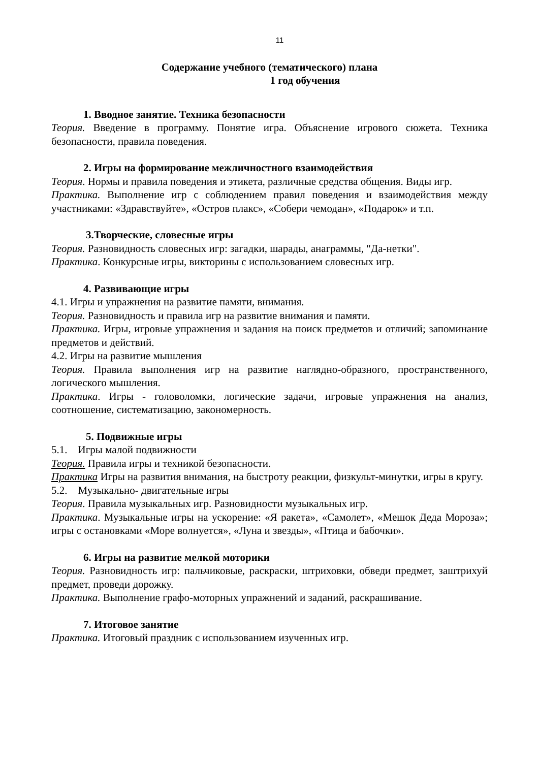11
Содержание учебного (тематического) плана
1 год обучения
1. Вводное занятие. Техника безопасности
Теория. Введение в программу. Понятие игра. Объяснение игрового сюжета. Техника безопасности, правила поведения.
2. Игры на формирование межличностного взаимодействия
Теория. Нормы и правила поведения и этикета, различные средства общения. Виды игр.
Практика. Выполнение игр с соблюдением правил поведения и взаимодействия между участниками: «Здравствуйте», «Остров плакс», «Собери чемодан», «Подарок» и т.п.
3.Творческие, словесные игры
Теория. Разновидность словесных игр: загадки, шарады, анаграммы, "Да-нетки".
Практика. Конкурсные игры, викторины с использованием словесных игр.
4. Развивающие игры
4.1. Игры и упражнения на развитие памяти, внимания.
Теория. Разновидность и правила игр на развитие внимания и памяти.
Практика. Игры, игровые упражнения и задания на поиск предметов и отличий; запоминание предметов и действий.
4.2. Игры на развитие мышления
Теория. Правила выполнения игр на развитие наглядно-образного, пространственного, логического мышления.
Практика. Игры - головоломки, логические задачи, игровые упражнения на анализ, соотношение, систематизацию, закономерность.
5. Подвижные игры
5.1. Игры малой подвижности
Теория. Правила игры и техникой безопасности.
Практика Игры на развития внимания, на быстроту реакции, физкульт-минутки, игры в кругу.
5.2. Музыкально- двигательные игры
Теория. Правила музыкальных игр. Разновидности музыкальных игр.
Практика. Музыкальные игры на ускорение: «Я ракета», «Самолет», «Мешок Деда Мороза»; игры с остановками «Море волнуется», «Луна и звезды», «Птица и бабочки».
6. Игры на развитие мелкой моторики
Теория. Разновидность игр: пальчиковые, раскраски, штриховки, обведи предмет, заштрихуй предмет, проведи дорожку.
Практика. Выполнение графо-моторных упражнений и заданий, раскрашивание.
7. Итоговое занятие
Практика. Итоговый праздник с использованием изученных игр.